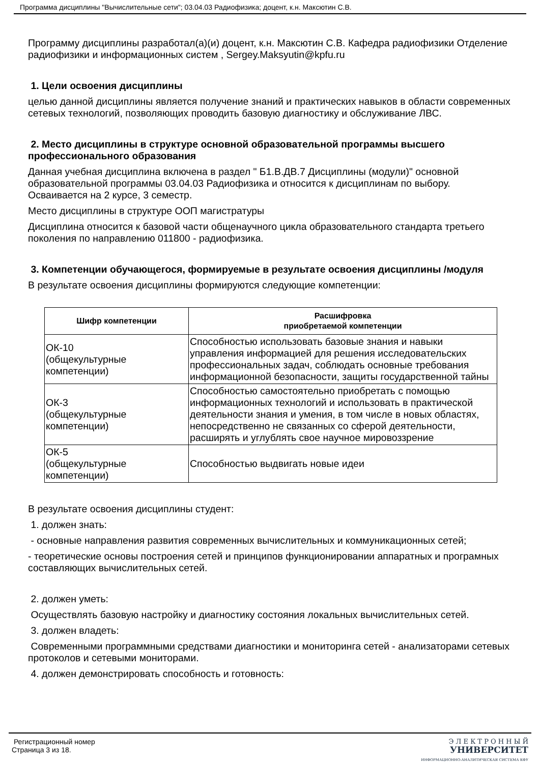Программа дисциплины "Вычислительные сети"; 03.04.03 Радиофизика; доцент, к.н. Максютин С.В.
Программу дисциплины разработал(а)(и) доцент, к.н. Максютин С.В. Кафедра радиофизики Отделение радиофизики и информационных систем , Sergey.Maksyutin@kpfu.ru
1. Цели освоения дисциплины
целью данной дисциплины является получение знаний и практических навыков в области современных сетевых технологий, позволяющих проводить базовую диагностику и обслуживание ЛВС.
2. Место дисциплины в структуре основной образовательной программы высшего профессионального образования
Данная учебная дисциплина включена в раздел " Б1.В.ДВ.7 Дисциплины (модули)" основной образовательной программы 03.04.03 Радиофизика и относится к дисциплинам по выбору. Осваивается на 2 курсе, 3 семестр.
Место дисциплины в структуре ООП магистратуры
Дисциплина относится к базовой части общенаучного цикла образовательного стандарта третьего поколения по направлению 011800 - радиофизика.
3. Компетенции обучающегося, формируемые в результате освоения дисциплины /модуля
В результате освоения дисциплины формируются следующие компетенции:
| Шифр компетенции | Расшифровка приобретаемой компетенции |
| --- | --- |
| ОК-10 (общекультурные компетенции) | Способностью использовать базовые знания и навыки управления информацией для решения исследовательских профессиональных задач, соблюдать основные требования информационной безопасности, защиты государственной тайны |
| ОК-3 (общекультурные компетенции) | Способностью самостоятельно приобретать с помощью информационных технологий и использовать в практической деятельности знания и умения, в том числе в новых областях, непосредственно не связанных со сферой деятельности, расширять и углублять свое научное мировоззрение |
| ОК-5 (общекультурные компетенции) | Способностью выдвигать новые идеи |
В результате освоения дисциплины студент:
1. должен знать:
- основные направления развития современных вычислительных и коммуникационных сетей;
- теоретические основы построения сетей и принципов функционировании аппаратных и програмных составляющих вычислительных сетей.
2. должен уметь:
Осуществлять базовую настройку и диагностику состояния локальных вычислительных сетей.
3. должен владеть:
Современными программными средствами диагностики и мониторинга сетей - анализаторами сетевых протоколов и сетевыми мониторами.
4. должен демонстрировать способность и готовность:
Регистрационный номер
Страница 3 из 18.
Э Л Е К Т Р О Н Н Ы Й
УНИВЕРСИТЕТ
ИНФОРМАЦИОННО-АНАЛИТИЧЕСКАЯ СИСТЕМА КФУ